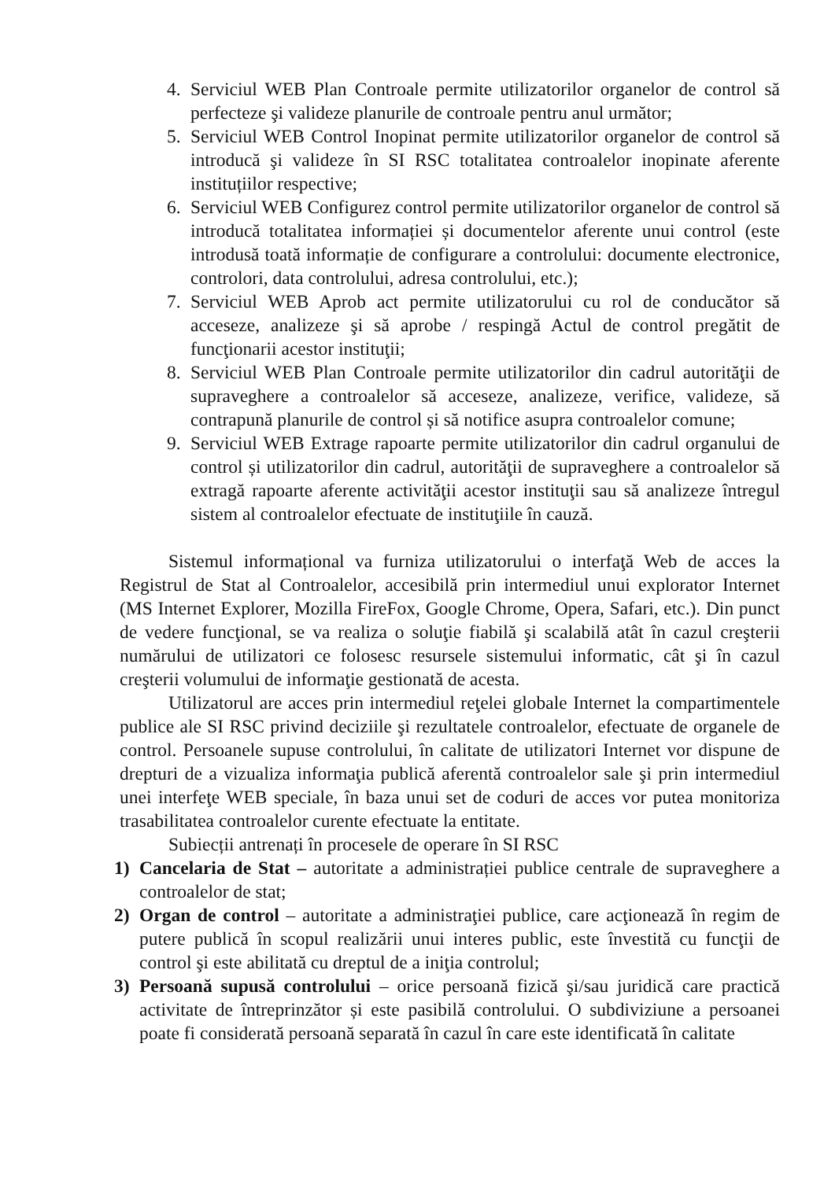4. Serviciul WEB Plan Controale permite utilizatorilor organelor de control să perfecteze şi valideze planurile de controale pentru anul următor;
5. Serviciul WEB Control Inopinat permite utilizatorilor organelor de control să introducă şi valideze în SI RSC totalitatea controalelor inopinate aferente instituțiilor respective;
6. Serviciul WEB Configurez control permite utilizatorilor organelor de control să introducă totalitatea informației și documentelor aferente unui control (este introdusă toată informație de configurare a controlului: documente electronice, controlori, data controlului, adresa controlului, etc.);
7. Serviciul WEB Aprob act permite utilizatorului cu rol de conducător să acceseze, analizeze şi să aprobe / respingă Actul de control pregătit de funcţionarii acestor instituţii;
8. Serviciul WEB Plan Controale permite utilizatorilor din cadrul autorităţii de supraveghere a controalelor să acceseze, analizeze, verifice, valideze, să contrapună planurile de control și să notifice asupra controalelor comune;
9. Serviciul WEB Extrage rapoarte permite utilizatorilor din cadrul organului de control și utilizatorilor din cadrul, autorităţii de supraveghere a controalelor să extragă rapoarte aferente activităţii acestor instituţii sau să analizeze întregul sistem al controalelor efectuate de instituţiile în cauză.
Sistemul informațional va furniza utilizatorului o interfaţă Web de acces la Registrul de Stat al Controalelor, accesibilă prin intermediul unui explorator Internet (MS Internet Explorer, Mozilla FireFox, Google Chrome, Opera, Safari, etc.). Din punct de vedere funcţional, se va realiza o soluţie fiabilă şi scalabilă atât în cazul creşterii numărului de utilizatori ce folosesc resursele sistemului informatic, cât şi în cazul creşterii volumului de informaţie gestionată de acesta.
Utilizatorul are acces prin intermediul reţelei globale Internet la compartimentele publice ale SI RSC privind deciziile şi rezultatele controalelor, efectuate de organele de control. Persoanele supuse controlului, în calitate de utilizatori Internet vor dispune de drepturi de a vizualiza informaţia publică aferentă controalelor sale şi prin intermediul unei interfeţe WEB speciale, în baza unui set de coduri de acces vor putea monitoriza trasabilitatea controalelor curente efectuate la entitate.
Subiecții antrenați în procesele de operare în SI RSC
1) Cancelaria de Stat – autoritate a administrației publice centrale de supraveghere a controalelor de stat;
2) Organ de control – autoritate a administraţiei publice, care acţionează în regim de putere publică în scopul realizării unui interes public, este învestită cu funcţii de control şi este abilitată cu dreptul de a iniţia controlul;
3) Persoană supusă controlului – orice persoană fizică şi/sau juridică care practică activitate de întreprinzător și este pasibilă controlului. O subdiviziune a persoanei poate fi considerată persoană separată în cazul în care este identificată în calitate